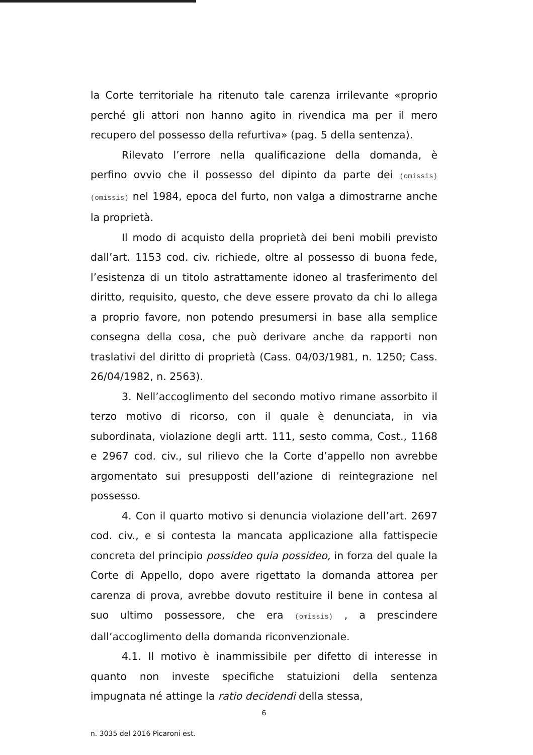la Corte territoriale ha ritenuto tale carenza irrilevante «proprio perché gli attori non hanno agito in rivendica ma per il mero recupero del possesso della refurtiva» (pag. 5 della sentenza).
Rilevato l’errore nella qualificazione della domanda, è perfino ovvio che il possesso del dipinto da parte dei (omissis) (omissis) nel 1984, epoca del furto, non valga a dimostrarne anche la proprietà.
Il modo di acquisto della proprietà dei beni mobili previsto dall’art. 1153 cod. civ. richiede, oltre al possesso di buona fede, l’esistenza di un titolo astrattamente idoneo al trasferimento del diritto, requisito, questo, che deve essere provato da chi lo allega a proprio favore, non potendo presumersi in base alla semplice consegna della cosa, che può derivare anche da rapporti non traslativi del diritto di proprietà (Cass. 04/03/1981, n. 1250; Cass. 26/04/1982, n. 2563).
3. Nell’accoglimento del secondo motivo rimane assorbito il terzo motivo di ricorso, con il quale è denunciata, in via subordinata, violazione degli artt. 111, sesto comma, Cost., 1168 e 2967 cod. civ., sul rilievo che la Corte d’appello non avrebbe argomentato sui presupposti dell’azione di reintegrazione nel possesso.
4. Con il quarto motivo si denuncia violazione dell’art. 2697 cod. civ., e si contesta la mancata applicazione alla fattispecie concreta del principio possideo quia possideo, in forza del quale la Corte di Appello, dopo avere rigettato la domanda attorea per carenza di prova, avrebbe dovuto restituire il bene in contesa al suo ultimo possessore, che era (omissis) , a prescindere dall’accoglimento della domanda riconvenzionale.
4.1. Il motivo è inammissibile per difetto di interesse in quanto non investe specifiche statuizioni della sentenza impugnata né attinge la ratio decidendi della stessa,
6
n. 3035 del 2016 Picaroni est.